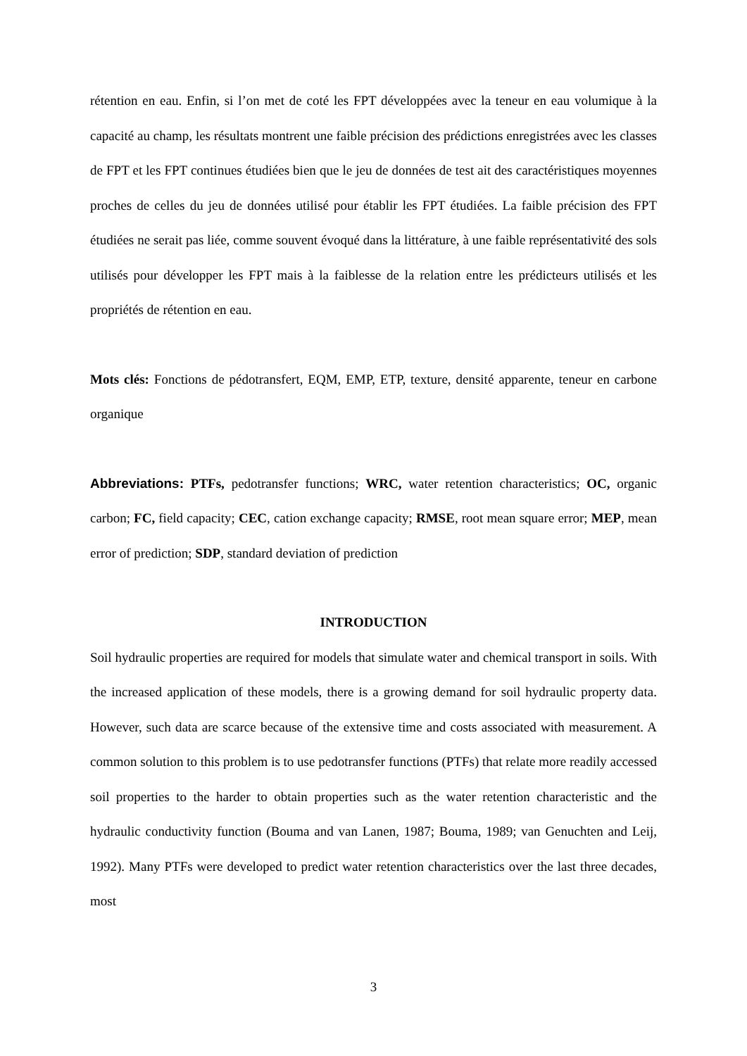rétention en eau. Enfin, si l’on met de coté les FPT développées avec la teneur en eau volumique à la capacité au champ, les résultats montrent une faible précision des prédictions enregistrées avec les classes de FPT et les FPT continues étudiées bien que le jeu de données de test ait des caractéristiques moyennes proches de celles du jeu de données utilisé pour établir les FPT étudiées. La faible précision des FPT étudiées ne serait pas liée, comme souvent évoqué dans la littérature, à une faible représentativité des sols utilisés pour développer les FPT mais à la faiblesse de la relation entre les prédicteurs utilisés et les propriétés de rétention en eau.
Mots clés: Fonctions de pédotransfert, EQM, EMP, ETP, texture, densité apparente, teneur en carbone organique
Abbreviations: PTFs, pedotransfer functions; WRC, water retention characteristics; OC, organic carbon; FC, field capacity; CEC, cation exchange capacity; RMSE, root mean square error; MEP, mean error of prediction; SDP, standard deviation of prediction
INTRODUCTION
Soil hydraulic properties are required for models that simulate water and chemical transport in soils. With the increased application of these models, there is a growing demand for soil hydraulic property data. However, such data are scarce because of the extensive time and costs associated with measurement. A common solution to this problem is to use pedotransfer functions (PTFs) that relate more readily accessed soil properties to the harder to obtain properties such as the water retention characteristic and the hydraulic conductivity function (Bouma and van Lanen, 1987; Bouma, 1989; van Genuchten and Leij, 1992). Many PTFs were developed to predict water retention characteristics over the last three decades, most
3